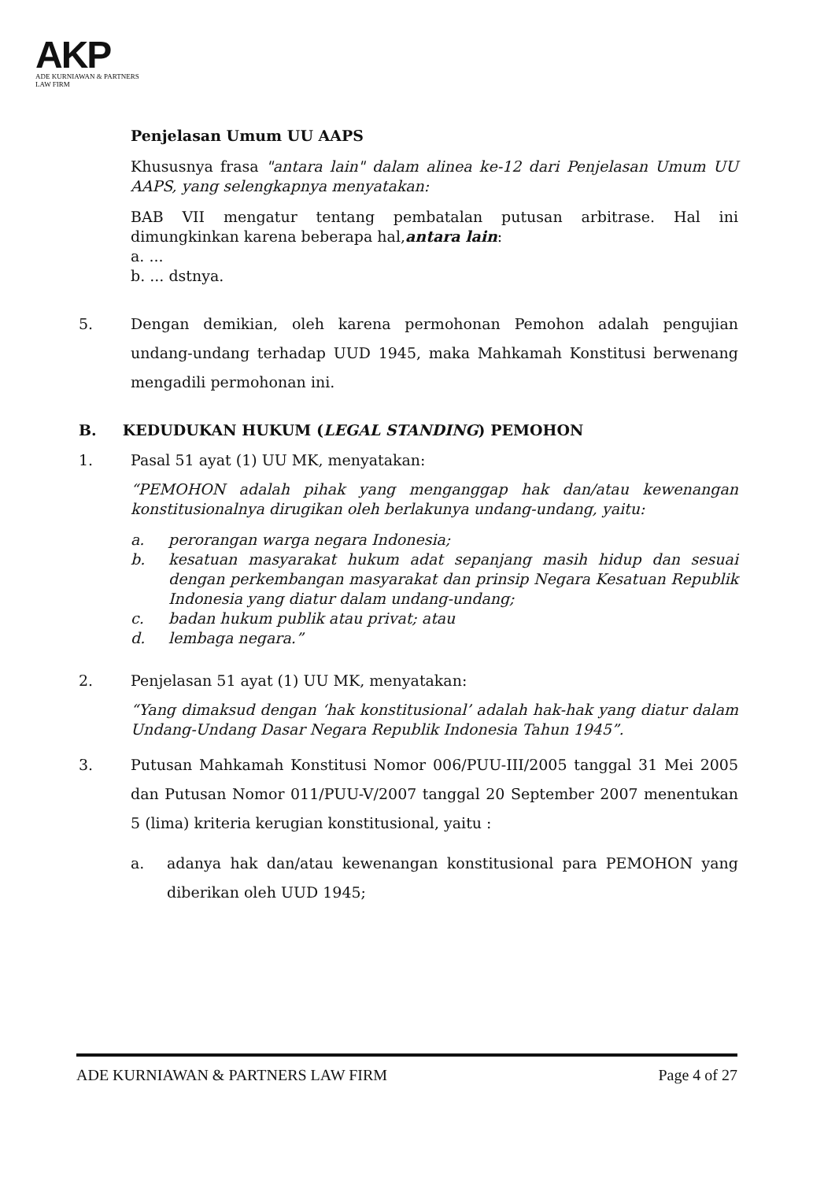AKP
ADE KURNIAWAN & PARTNERS
LAW FIRM
Penjelasan Umum UU AAPS
Khususnya frasa "antara lain" dalam alinea ke-12 dari Penjelasan Umum UU AAPS, yang selengkapnya menyatakan:
BAB VII mengatur tentang pembatalan putusan arbitrase. Hal ini dimungkinkan karena beberapa hal,antara lain:
a. ...
b. ... dstnya.
5. Dengan demikian, oleh karena permohonan Pemohon adalah pengujian undang-undang terhadap UUD 1945, maka Mahkamah Konstitusi berwenang mengadili permohonan ini.
B. KEDUDUKAN HUKUM (LEGAL STANDING) PEMOHON
1. Pasal 51 ayat (1) UU MK, menyatakan:
“PEMOHON adalah pihak yang menganggap hak dan/atau kewenangan konstitusionalnya dirugikan oleh berlakunya undang-undang, yaitu:
a. perorangan warga negara Indonesia;
b. kesatuan masyarakat hukum adat sepanjang masih hidup dan sesuai dengan perkembangan masyarakat dan prinsip Negara Kesatuan Republik Indonesia yang diatur dalam undang-undang;
c. badan hukum publik atau privat; atau
d. lembaga negara.”
2. Penjelasan 51 ayat (1) UU MK, menyatakan:
“Yang dimaksud dengan ‘hak konstitusional’ adalah hak-hak yang diatur dalam Undang-Undang Dasar Negara Republik Indonesia Tahun 1945”.
3. Putusan Mahkamah Konstitusi Nomor 006/PUU-III/2005 tanggal 31 Mei 2005 dan Putusan Nomor 011/PUU-V/2007 tanggal 20 September 2007 menentukan 5 (lima) kriteria kerugian konstitusional, yaitu :
a. adanya hak dan/atau kewenangan konstitusional para PEMOHON yang diberikan oleh UUD 1945;
ADE KURNIAWAN & PARTNERS LAW FIRM Page 4 of 27